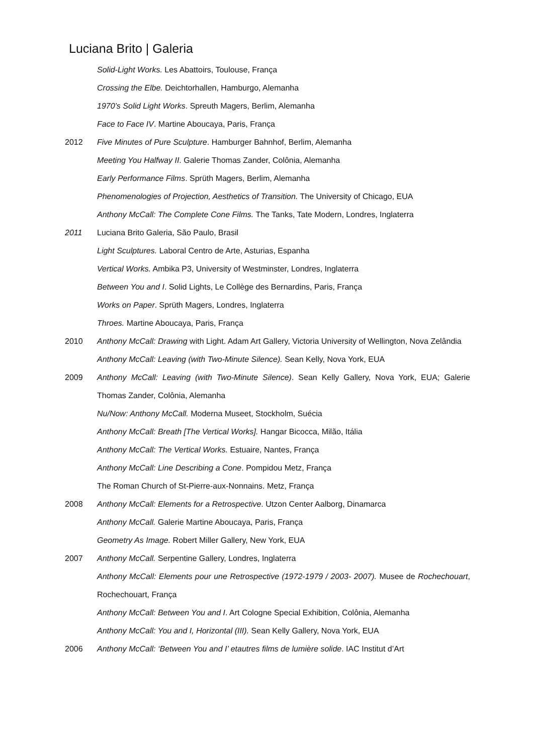Luciana Brito | Galeria
Solid-Light Works. Les Abattoirs, Toulouse, França
Crossing the Elbe. Deichtorhallen, Hamburgo, Alemanha
1970’s Solid Light Works. Spreuth Magers, Berlim, Alemanha
Face to Face IV. Martine Aboucaya, Paris, França
2012 Five Minutes of Pure Sculpture. Hamburger Bahnhof, Berlim, Alemanha
Meeting You Halfway II. Galerie Thomas Zander, Colônia, Alemanha
Early Performance Films. Sprüth Magers, Berlim, Alemanha
Phenomenologies of Projection, Aesthetics of Transition. The University of Chicago, EUA
Anthony McCall: The Complete Cone Films. The Tanks, Tate Modern, Londres, Inglaterra
2011 Luciana Brito Galeria, São Paulo, Brasil
Light Sculptures. Laboral Centro de Arte, Asturias, Espanha
Vertical Works. Ambika P3, University of Westminster, Londres, Inglaterra
Between You and I. Solid Lights, Le Collège des Bernardins, Paris, França
Works on Paper. Sprüth Magers, Londres, Inglaterra
Throes. Martine Aboucaya, Paris, França
2010 Anthony McCall: Drawing with Light. Adam Art Gallery, Victoria University of Wellington, Nova Zelândia
Anthony McCall: Leaving (with Two-Minute Silence). Sean Kelly, Nova York, EUA
2009 Anthony McCall: Leaving (with Two-Minute Silence). Sean Kelly Gallery, Nova York, EUA; Galerie Thomas Zander, Colônia, Alemanha
Nu/Now: Anthony McCall. Moderna Museet, Stockholm, Suécia
Anthony McCall: Breath [The Vertical Works]. Hangar Bicocca, Milão, Itália
Anthony McCall: The Vertical Works. Estuaire, Nantes, França
Anthony McCall: Line Describing a Cone. Pompidou Metz, França
The Roman Church of St-Pierre-aux-Nonnains. Metz, França
2008 Anthony McCall: Elements for a Retrospective. Utzon Center Aalborg, Dinamarca
Anthony McCall. Galerie Martine Aboucaya, Paris, França
Geometry As Image. Robert Miller Gallery, New York, EUA
2007 Anthony McCall. Serpentine Gallery, Londres, Inglaterra
Anthony McCall: Elements pour une Retrospective (1972-1979 / 2003- 2007). Musee de Rochechouart, Rochechouart, França
Anthony McCall: Between You and I. Art Cologne Special Exhibition, Colônia, Alemanha
Anthony McCall: You and I, Horizontal (III). Sean Kelly Gallery, Nova York, EUA
2006 Anthony McCall: ‘Between You and I’ etautres films de lumière solide. IAC Institut d’Art